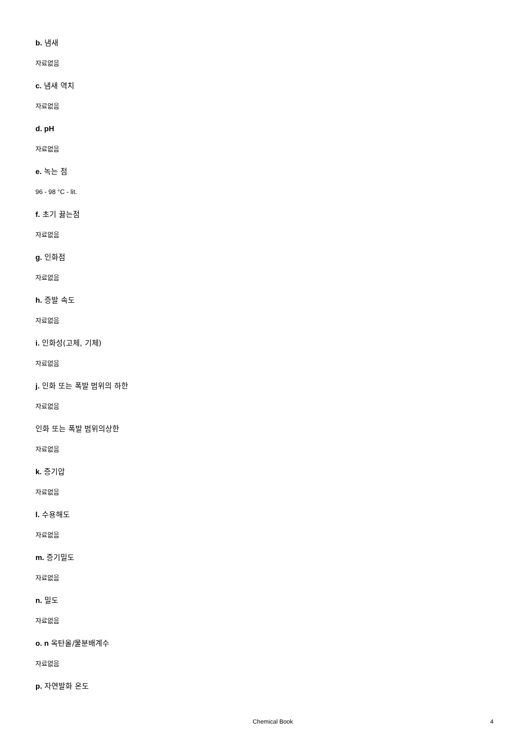b. 냄새
자료없음
c. 냄새 역치
자료없음
d. pH
자료없음
e. 녹는 점
96 - 98 °C - lit.
f. 초기 끓는점
자료없음
g. 인화점
자료없음
h. 증발 속도
자료없음
i. 인화성(고체, 기체)
자료없음
j. 인화 또는 폭발 범위의 하한
자료없음
인화 또는 폭발 범위의상한
자료없음
k. 증기압
자료없음
l. 수용해도
자료없음
m. 증기밀도
자료없음
n. 밀도
자료없음
o. n 옥탄올/물분배계수
자료없음
p. 자연발화 온도
Chemical Book 4